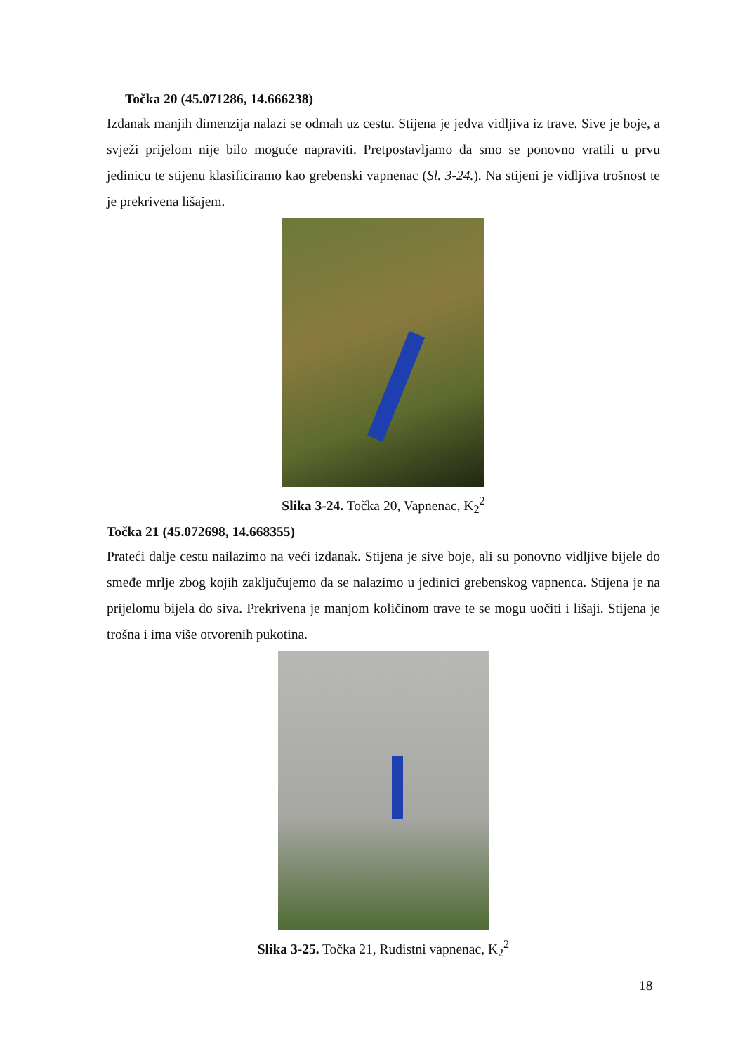Točka 20 (45.071286, 14.666238)
Izdanak manjih dimenzija nalazi se odmah uz cestu. Stijena je jedva vidljiva iz trave. Sive je boje, a svježi prijelom nije bilo moguće napraviti. Pretpostavljamo da smo se ponovno vratili u prvu jedinicu te stijenu klasificiramo kao grebenski vapnenac (Sl. 3-24.). Na stijeni je vidljiva trošnost te je prekrivena lišajem.
Slika 3-24. Točka 20, Vapnenac, K<sub>2</sub><sup>2</sup>
Točka 21 (45.072698, 14.668355)
Prateći dalje cestu nailazimo na veći izdanak. Stijena je sive boje, ali su ponovno vidljive bijele do smeđe mrlje zbog kojih zaključujemo da se nalazimo u jedinici grebenskog vapnenca. Stijena je na prijelomu bijela do siva. Prekrivena je manjom količinom trave te se mogu uočiti i lišaji. Stijena je trošna i ima više otvorenih pukotina.
Slika 3-25. Točka 21, Rudistni vapnenac, K<sub>2</sub><sup>2</sup>
18